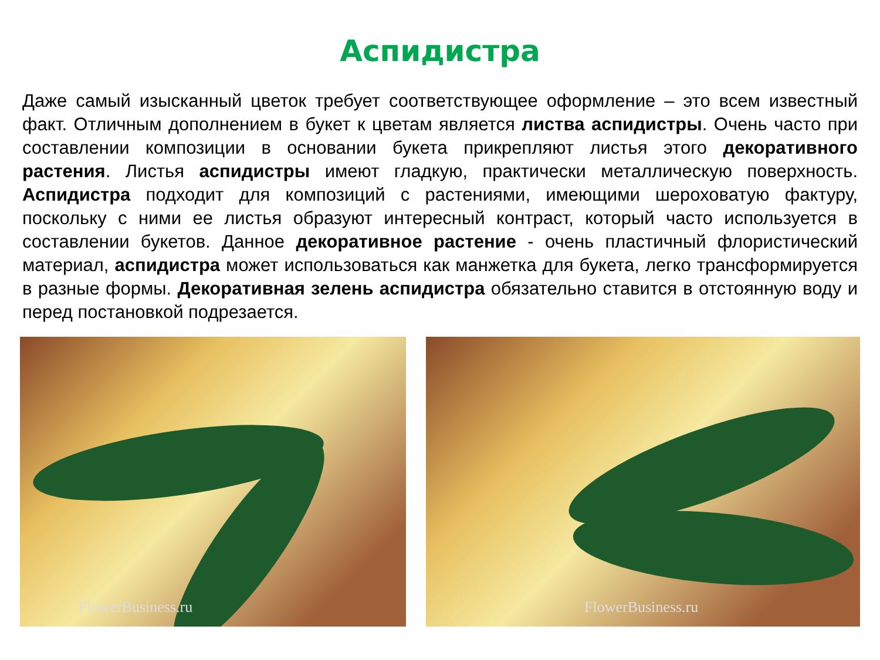Аспидистра
Даже самый изысканный цветок требует соответствующее оформление – это всем известный факт. Отличным дополнением в букет к цветам является листва аспидистры. Очень часто при составлении композиции в основании букета прикрепляют листья этого декоративного растения. Листья аспидистры имеют гладкую, практически металлическую поверхность. Аспидистра подходит для композиций с растениями, имеющими шероховатую фактуру, поскольку с ними ее листья образуют интересный контраст, который часто используется в составлении букетов. Данное декоративное растение - очень пластичный флористический материал, аспидистра может использоваться как манжетка для букета, легко трансформируется в разные формы. Декоративная зелень аспидистра обязательно ставится в отстоянную воду и перед постановкой подрезается.
FlowerBusiness.ru
FlowerBusiness.ru